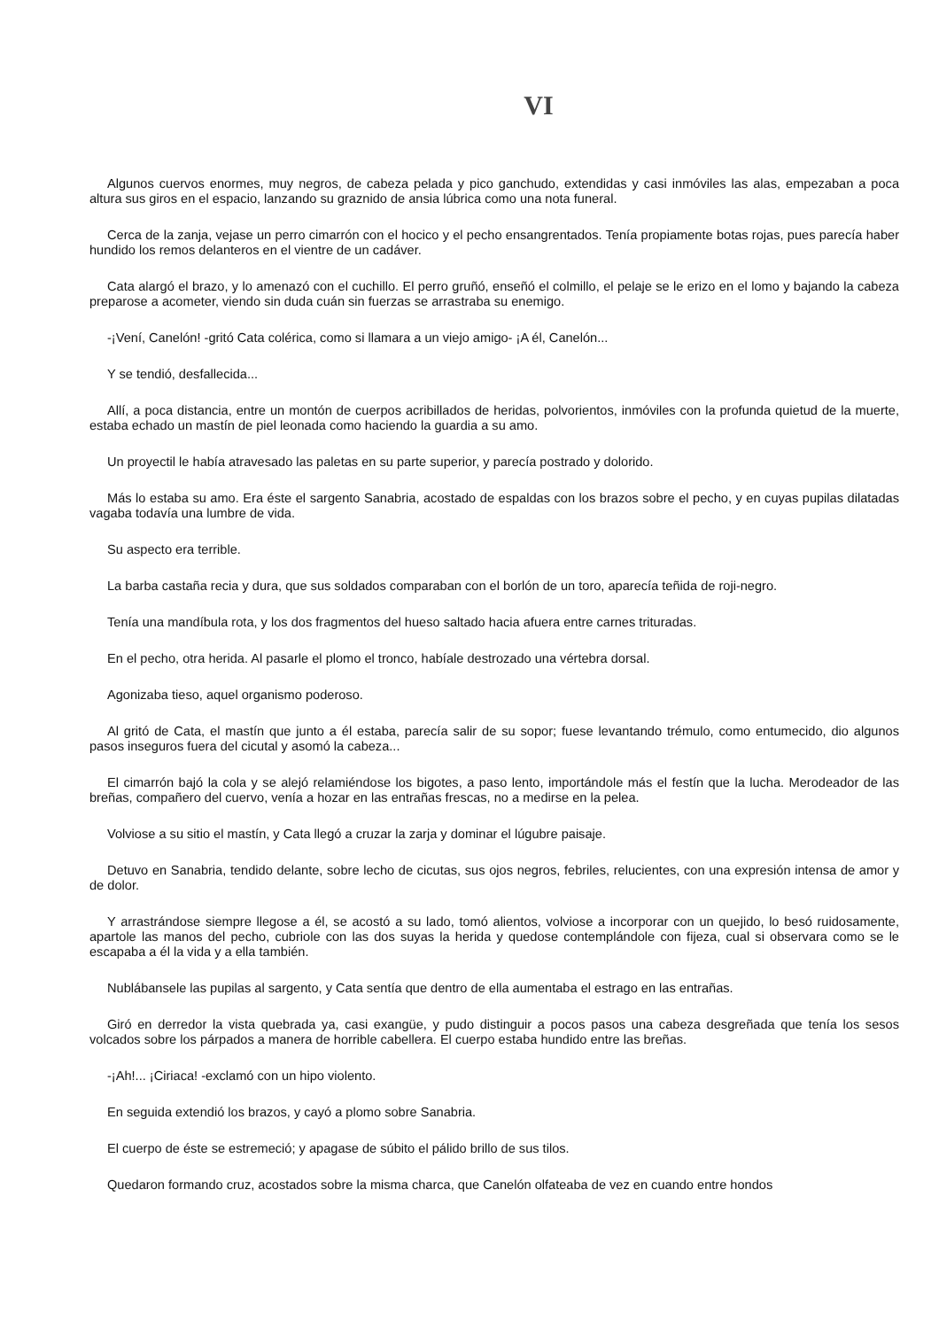VI
Algunos cuervos enormes, muy negros, de cabeza pelada y pico ganchudo, extendidas y casi inmóviles las alas, empezaban a poca altura sus giros en el espacio, lanzando su graznido de ansia lúbrica como una nota funeral.
Cerca de la zanja, vejase un perro cimarrón con el hocico y el pecho ensangrentados. Tenía propiamente botas rojas, pues parecía haber hundido los remos delanteros en el vientre de un cadáver.
Cata alargó el brazo, y lo amenazó con el cuchillo. El perro gruñó, enseñó el colmillo, el pelaje se le erizo en el lomo y bajando la cabeza preparose a acometer, viendo sin duda cuán sin fuerzas se arrastraba su enemigo.
-¡Vení, Canelón! -gritó Cata colérica, como si llamara a un viejo amigo- ¡A él, Canelón...
Y se tendió, desfallecida...
Allí, a poca distancia, entre un montón de cuerpos acribillados de heridas, polvorientos, inmóviles con la profunda quietud de la muerte, estaba echado un mastín de piel leonada como haciendo la guardia a su amo.
Un proyectil le había atravesado las paletas en su parte superior, y parecía postrado y dolorido.
Más lo estaba su amo. Era éste el sargento Sanabria, acostado de espaldas con los brazos sobre el pecho, y en cuyas pupilas dilatadas vagaba todavía una lumbre de vida.
Su aspecto era terrible.
La barba castaña recia y dura, que sus soldados comparaban con el borlón de un toro, aparecía teñida de roji-negro.
Tenía una mandíbula rota, y los dos fragmentos del hueso saltado hacia afuera entre carnes trituradas.
En el pecho, otra herida. Al pasarle el plomo el tronco, habíale destrozado una vértebra dorsal.
Agonizaba tieso, aquel organismo poderoso.
Al gritó de Cata, el mastín que junto a él estaba, parecía salir de su sopor; fuese levantando trémulo, como entumecido, dio algunos pasos inseguros fuera del cicutal y asomó la cabeza...
El cimarrón bajó la cola y se alejó relamiéndose los bigotes, a paso lento, importándole más el festín que la lucha. Merodeador de las breñas, compañero del cuervo, venía a hozar en las entrañas frescas, no a medirse en la pelea.
Volviose a su sitio el mastín, y Cata llegó a cruzar la zarja y dominar el lúgubre paisaje.
Detuvo en Sanabria, tendido delante, sobre lecho de cicutas, sus ojos negros, febriles, relucientes, con una expresión intensa de amor y de dolor.
Y arrastrándose siempre llegose a él, se acostó a su lado, tomó alientos, volviose a incorporar con un quejido, lo besó ruidosamente, apartole las manos del pecho, cubriole con las dos suyas la herida y quedose contemplándole con fijeza, cual si observara como se le escapaba a él la vida y a ella también.
Nublábanselе las pupilas al sargento, y Cata sentía que dentro de ella aumentaba el estrago en las entrañas.
Giró en derredor la vista quebrada ya, casi exangüe, y pudo distinguir a pocos pasos una cabeza desgreñada que tenía los sesos volcados sobre los párpados a manera de horrible cabellera. El cuerpo estaba hundido entre las breñas.
-¡Ah!... ¡Ciriaca! -exclamó con un hipo violento.
En seguida extendió los brazos, y cayó a plomo sobre Sanabria.
El cuerpo de éste se estremeció; y apagase de súbito el pálido brillo de sus tilos.
Quedaron formando cruz, acostados sobre la misma charca, que Canelón olfateaba de vez en cuando entre hondos